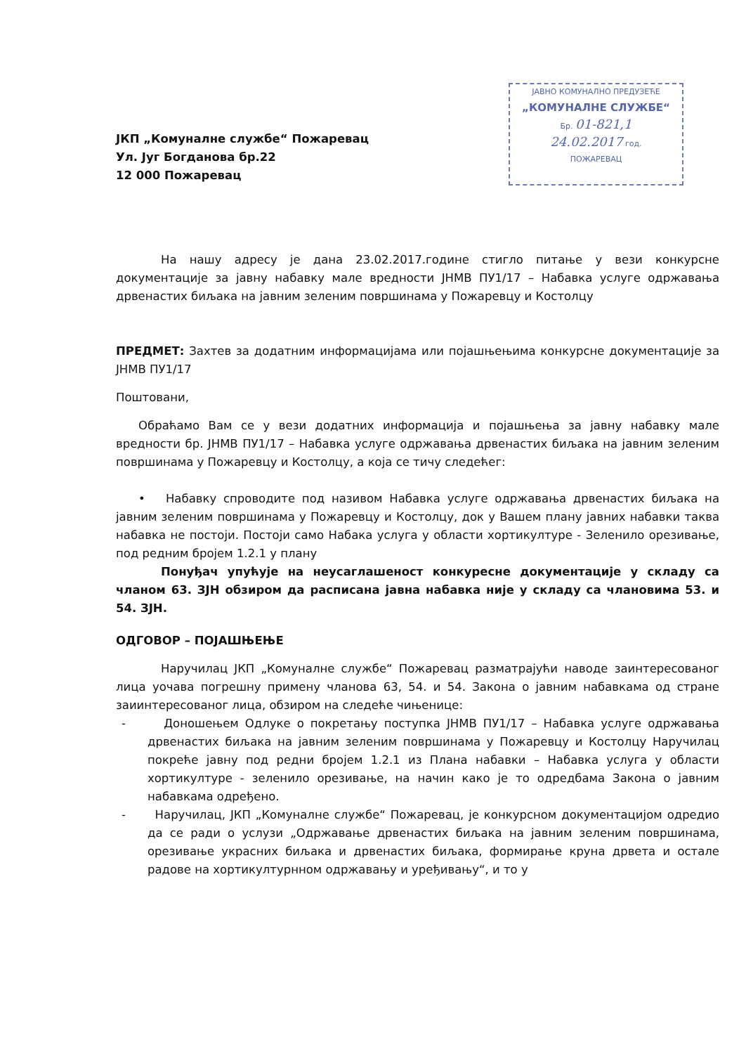ЈАВНО КОМУНАЛНО ПРЕДУЗЕЋЕ
„КОМУНАЛНЕ СЛУЖБЕ“
Бр. 01-821,1
24.02.2017 год.
ПОЖАРЕВАЦ
ЈКП „Комуналне службе“ Пожаревац
Ул. Југ Богданова бр.22
12 000 Пожаревац
На нашу адресу је дана 23.02.2017.године стигло питање у вези конкурсне документације за јавну набавку мале вредности ЈНМВ ПУ1/17 – Набавка услуге одржавања дрвенастих биљака на јавним зеленим површинама у Пожаревцу и Костолцу
ПРЕДМЕТ: Захтев за додатним информацијама или појашњењима конкурсне документације за ЈНМВ ПУ1/17
Поштовани,
Обраћамо Вам се у вези додатних информација и појашњења за јавну набавку мале вредности бр. ЈНМВ ПУ1/17 – Набавка услуге одржавања дрвенастих биљака на јавним зеленим површинама у Пожаревцу и Костолцу, а која се тичу следећег:
• Набавку спроводите под називом Набавка услуге одржавања дрвенастих биљака на јавним зеленим површинама у Пожаревцу и Костолцу, док у Вашем плану јавних набавки таква набавка не постоји. Постоји само Набака услуга у области хортикултуре - Зеленило орезивање, под редним бројем 1.2.1 у плану
Понуђач упућује на неусаглашеност конкуресне документације у складу са чланом 63. ЗЈН обзиром да расписана јавна набавка није у складу са члановима 53. и 54. ЗЈН.
ОДГОВОР – ПОЈАШЊЕЊЕ
Наручилац ЈКП „Комуналне службе“ Пожаревац разматрајући наводе заинтересованог лица уочава погрешну примену чланова 63, 54. и 54. Закона о јавним набавкама од стране заиинтересованог лица, обзиром на следеће чињенице:
- Доношењем Одлуке о покретању поступка ЈНМВ ПУ1/17 – Набавка услуге одржавања дрвенастих биљака на јавним зеленим површинама у Пожаревцу и Костолцу Наручилац покреће јавну под редни бројем 1.2.1 из Плана набавки – Набавка услуга у области хортикултуре - зеленило орезивање, на начин како је то одредбама Закона о јавним набавкама одређено.
- Наручилац, ЈКП „Комуналне службе“ Пожаревац, је конкурсном документацијом одредио да се ради о услузи „Одржавање дрвенастих биљака на јавним зеленим површинама, орезивање украсних биљака и дрвенастих биљака, формирање круна дрвета и остале радове на хортикултурнном одржавању и уређивању“, и то у